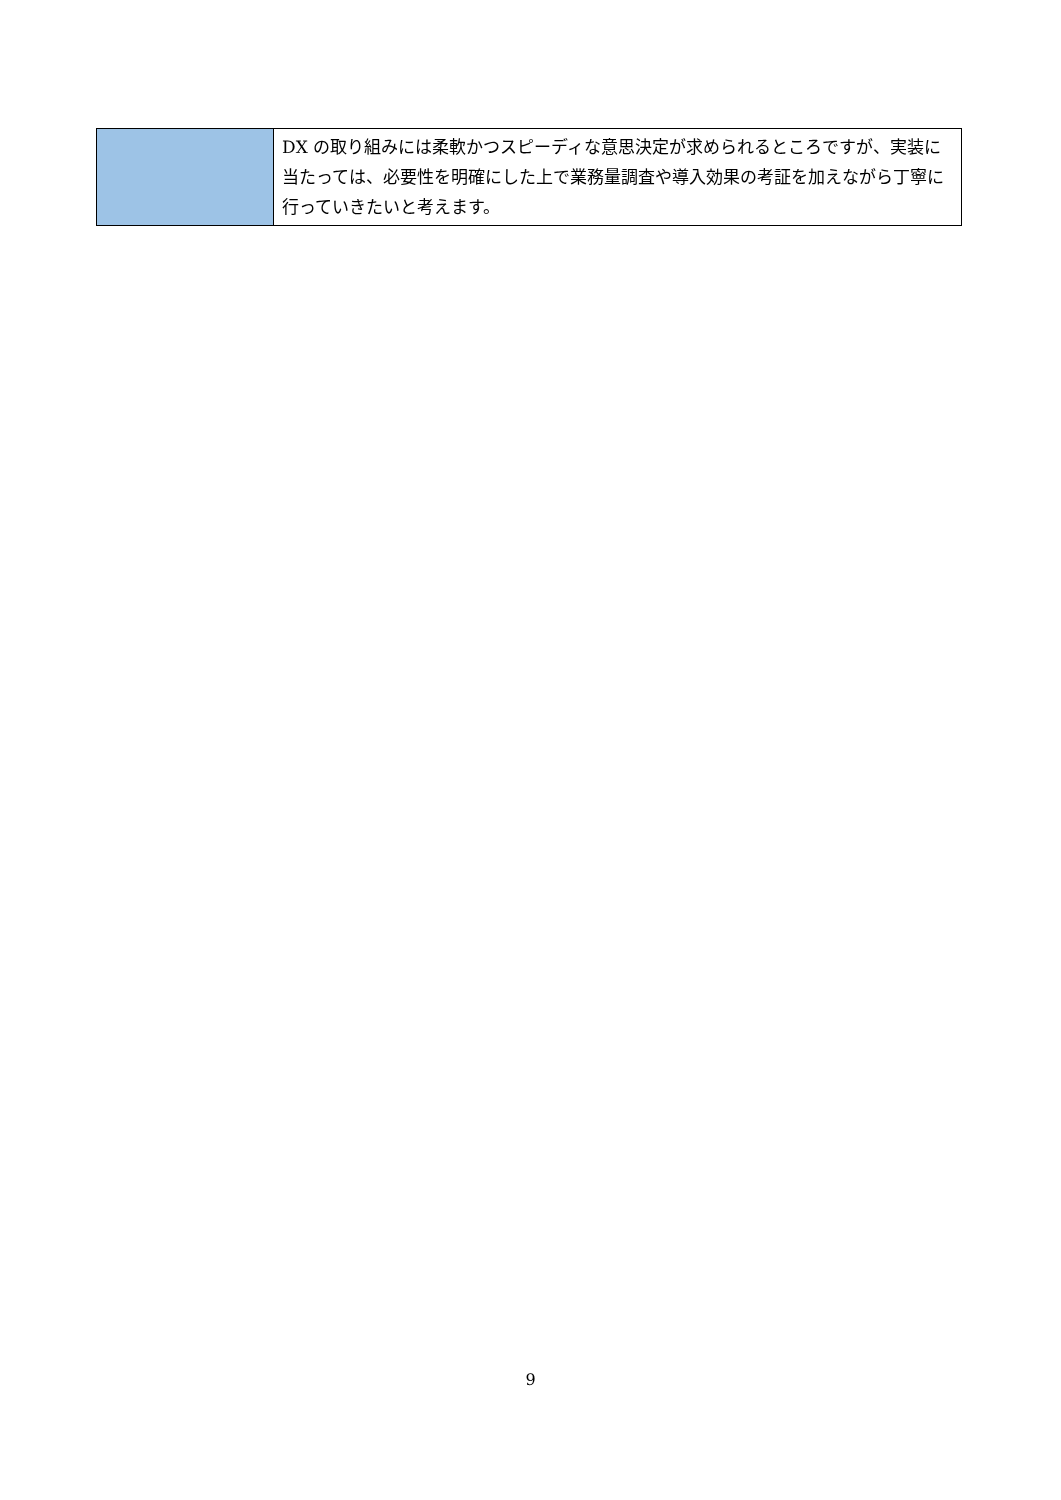| | DX の取り組みには柔軟かつスピーディな意思決定が求められるところですが、実装に当たっては、必要性を明確にした上で業務量調査や導入効果の考証を加えながら丁寧に行っていきたいと考えます。 |
9